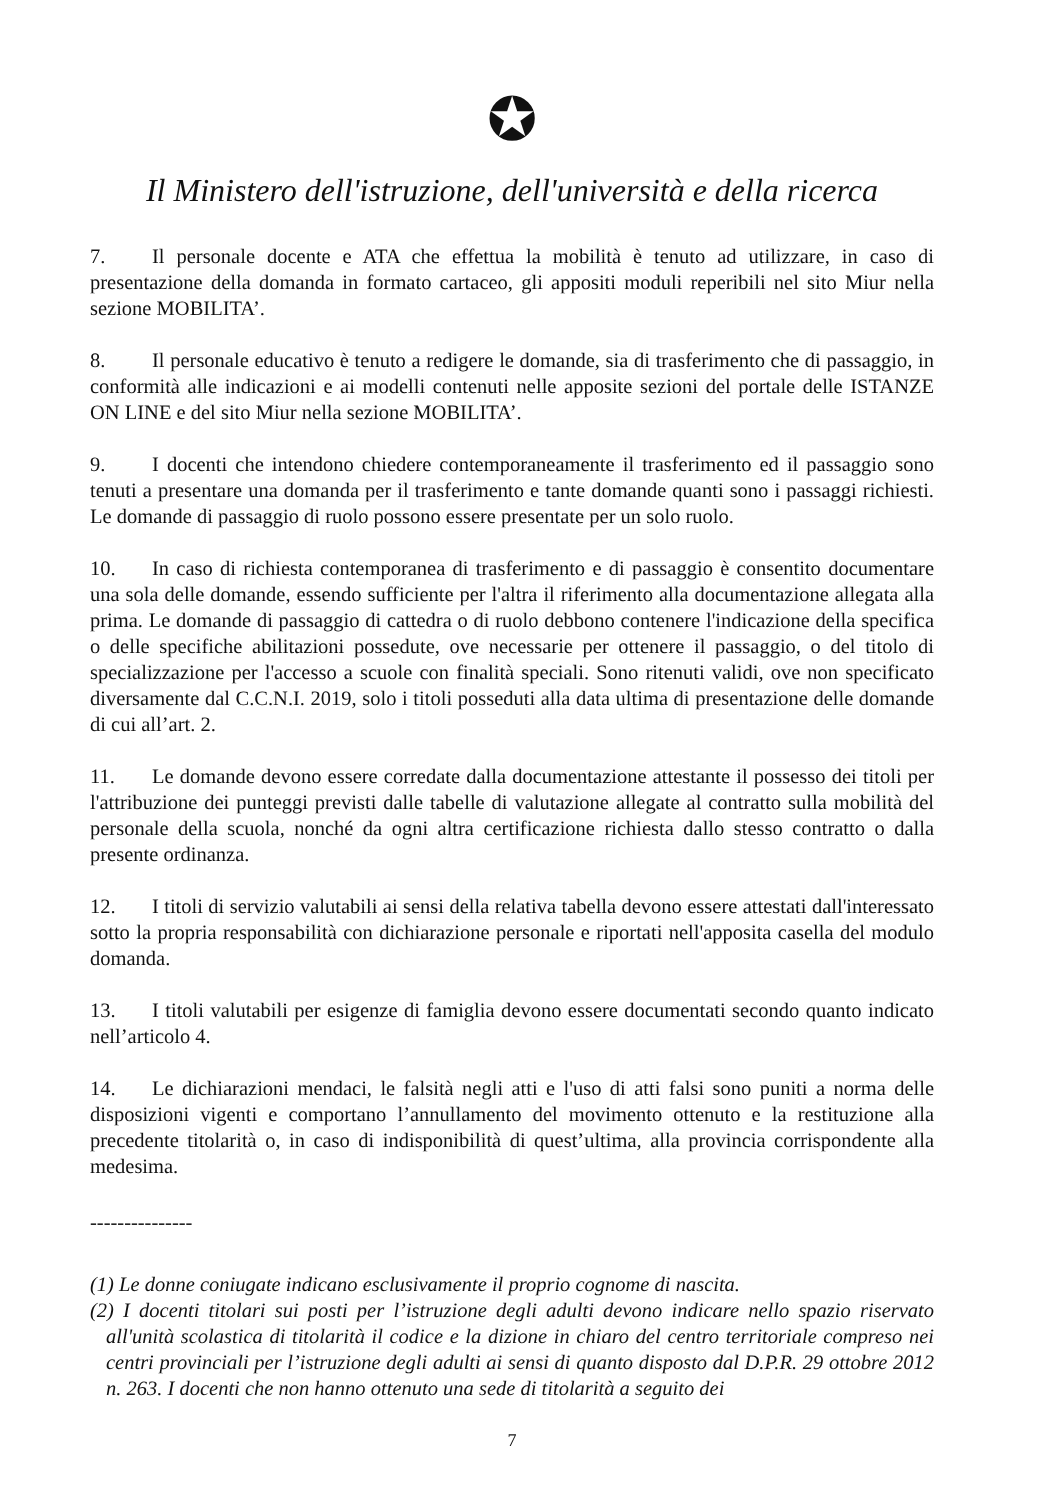✪
Il Ministero dell'istruzione, dell'università e della ricerca
7. Il personale docente e ATA che effettua la mobilità è tenuto ad utilizzare, in caso di presentazione della domanda in formato cartaceo, gli appositi moduli reperibili nel sito Miur nella sezione MOBILITA’.
8. Il personale educativo è tenuto a redigere le domande, sia di trasferimento che di passaggio, in conformità alle indicazioni e ai modelli contenuti nelle apposite sezioni del portale delle ISTANZE ON LINE e del sito Miur nella sezione MOBILITA’.
9. I docenti che intendono chiedere contemporaneamente il trasferimento ed il passaggio sono tenuti a presentare una domanda per il trasferimento e tante domande quanti sono i passaggi richiesti. Le domande di passaggio di ruolo possono essere presentate per un solo ruolo.
10. In caso di richiesta contemporanea di trasferimento e di passaggio è consentito documentare una sola delle domande, essendo sufficiente per l'altra il riferimento alla documentazione allegata alla prima. Le domande di passaggio di cattedra o di ruolo debbono contenere l'indicazione della specifica o delle specifiche abilitazioni possedute, ove necessarie per ottenere il passaggio, o del titolo di specializzazione per l'accesso a scuole con finalità speciali. Sono ritenuti validi, ove non specificato diversamente dal C.C.N.I. 2019, solo i titoli posseduti alla data ultima di presentazione delle domande di cui all’art. 2.
11. Le domande devono essere corredate dalla documentazione attestante il possesso dei titoli per l'attribuzione dei punteggi previsti dalle tabelle di valutazione allegate al contratto sulla mobilità del personale della scuola, nonché da ogni altra certificazione richiesta dallo stesso contratto o dalla presente ordinanza.
12. I titoli di servizio valutabili ai sensi della relativa tabella devono essere attestati dall'interessato sotto la propria responsabilità con dichiarazione personale e riportati nell'apposita casella del modulo domanda.
13. I titoli valutabili per esigenze di famiglia devono essere documentati secondo quanto indicato nell’articolo 4.
14. Le dichiarazioni mendaci, le falsità negli atti e l'uso di atti falsi sono puniti a norma delle disposizioni vigenti e comportano l’annullamento del movimento ottenuto e la restituzione alla precedente titolarità o, in caso di indisponibilità di quest’ultima, alla provincia corrispondente alla medesima.
---------------
(1) Le donne coniugate indicano esclusivamente il proprio cognome di nascita.
(2) I docenti titolari sui posti per l’istruzione degli adulti devono indicare nello spazio riservato all'unità scolastica di titolarità il codice e la dizione in chiaro del centro territoriale compreso nei centri provinciali per l’istruzione degli adulti ai sensi di quanto disposto dal D.P.R. 29 ottobre 2012 n. 263. I docenti che non hanno ottenuto una sede di titolarità a seguito dei
7